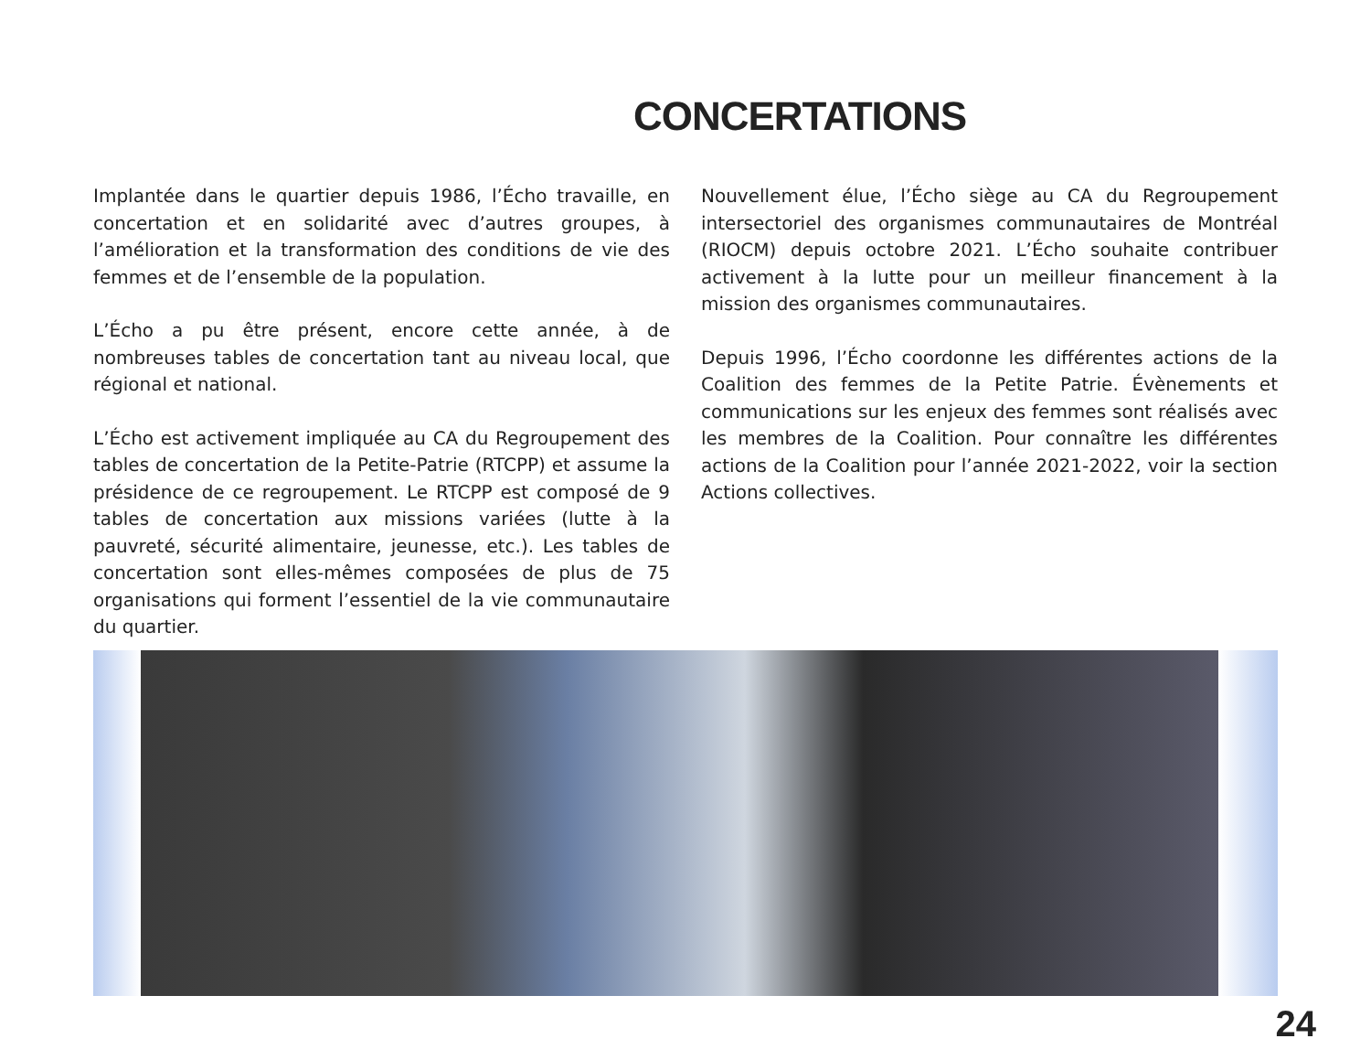CONCERTATIONS
Implantée dans le quartier depuis 1986, l’Écho travaille, en concertation et en solidarité avec d’autres groupes, à l’amélioration et la transformation des conditions de vie des femmes et de l’ensemble de la population.
L’Écho a pu être présent, encore cette année, à de nombreuses tables de concertation tant au niveau local, que régional et national.
L’Écho est activement impliquée au CA du Regroupement des tables de concertation de la Petite-Patrie (RTCPP) et assume la présidence de ce regroupement. Le RTCPP est composé de 9 tables de concertation aux missions variées (lutte à la pauvreté, sécurité alimentaire, jeunesse, etc.). Les tables de concertation sont elles-mêmes composées de plus de 75 organisations qui forment l’essentiel de la vie communautaire du quartier.
Nouvellement élue, l’Écho siège au CA du Regroupement intersectoriel des organismes communautaires de Montréal (RIOCM) depuis octobre 2021. L’Écho souhaite contribuer activement à la lutte pour un meilleur financement à la mission des organismes communautaires.
Depuis 1996, l’Écho coordonne les différentes actions de la Coalition des femmes de la Petite Patrie. Évènements et communications sur les enjeux des femmes sont réalisés avec les membres de la Coalition. Pour connaître les différentes actions de la Coalition pour l’année 2021-2022, voir la section Actions collectives.
24